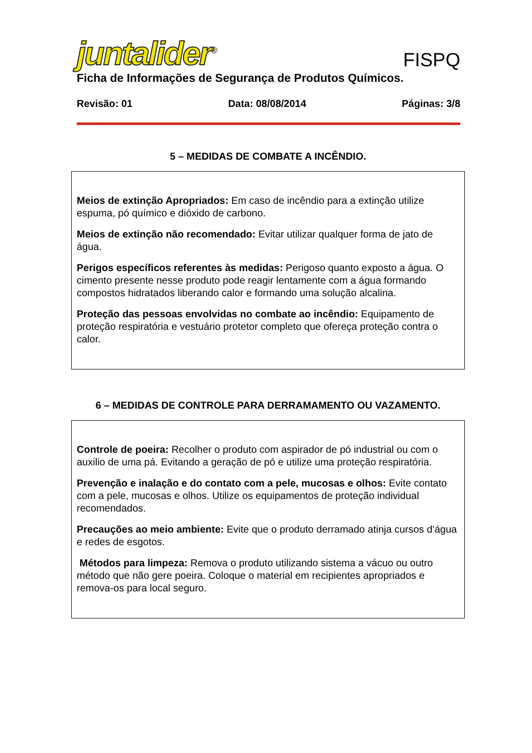juntalider<sup>®</sup>
FISPQ
Ficha de Informações de Segurança de Produtos Químicos.
Revisão: 01 Data: 08/08/2014 Páginas: 3/8
5 – MEDIDAS DE COMBATE A INCÊNDIO.
Meios de extinção Apropriados: Em caso de incêndio para a extinção utilize espuma, pó químico e dióxido de carbono.
Meios de extinção não recomendado: Evitar utilizar qualquer forma de jato de água.
Perigos específicos referentes às medidas: Perigoso quanto exposto a água. O cimento presente nesse produto pode reagir lentamente com a água formando compostos hidratados liberando calor e formando uma solução alcalina.
Proteção das pessoas envolvidas no combate ao incêndio: Equipamento de proteção respiratória e vestuário protetor completo que ofereça proteção contra o calor.
6 – MEDIDAS DE CONTROLE PARA DERRAMAMENTO OU VAZAMENTO.
Controle de poeira: Recolher o produto com aspirador de pó industrial ou com o auxilio de uma pá. Evitando a geração de pó e utilize uma proteção respiratória.
Prevenção e inalação e do contato com a pele, mucosas e olhos: Evite contato com a pele, mucosas e olhos. Utilize os equipamentos de proteção individual recomendados.
Precauções ao meio ambiente: Evite que o produto derramado atinja cursos d’água e redes de esgotos.
Métodos para limpeza: Remova o produto utilizando sistema a vácuo ou outro método que não gere poeira. Coloque o material em recipientes apropriados e remova-os para local seguro.